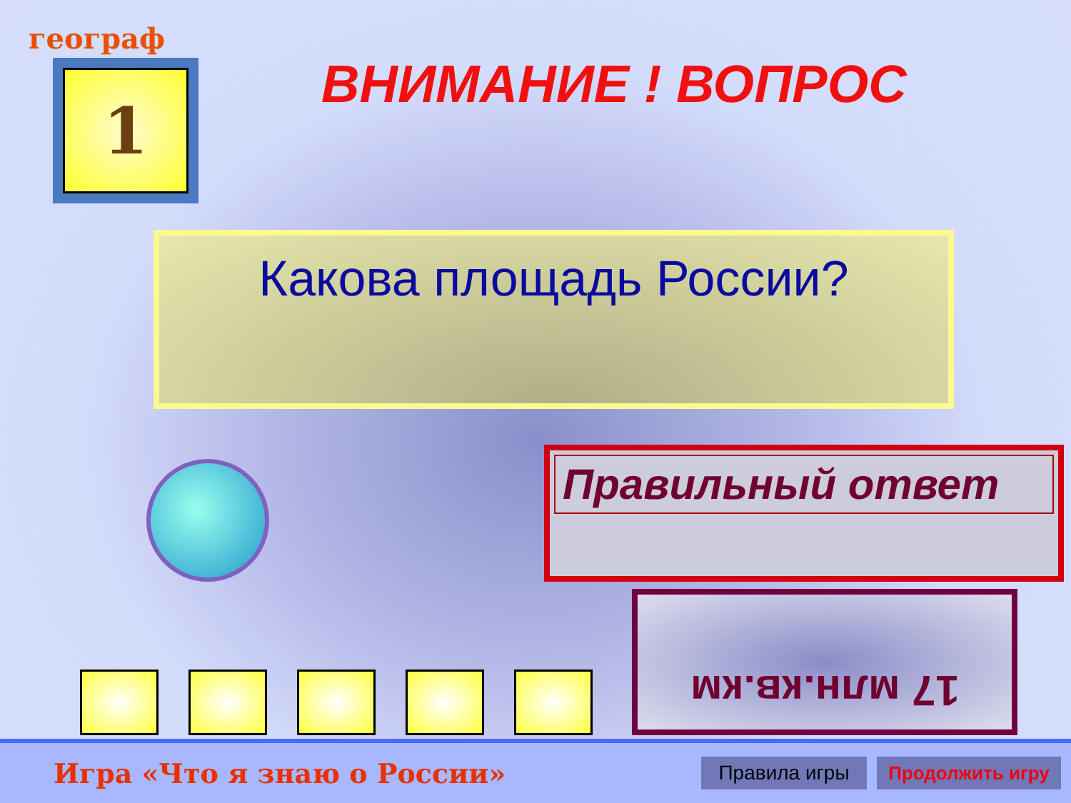географ
1
ВНИМАНИЕ ! ВОПРОС
Какова площадь России?
Правильный ответ
17 млн.кв.км
Игра «Что я знаю о России»
Правила игры
Продолжить игру